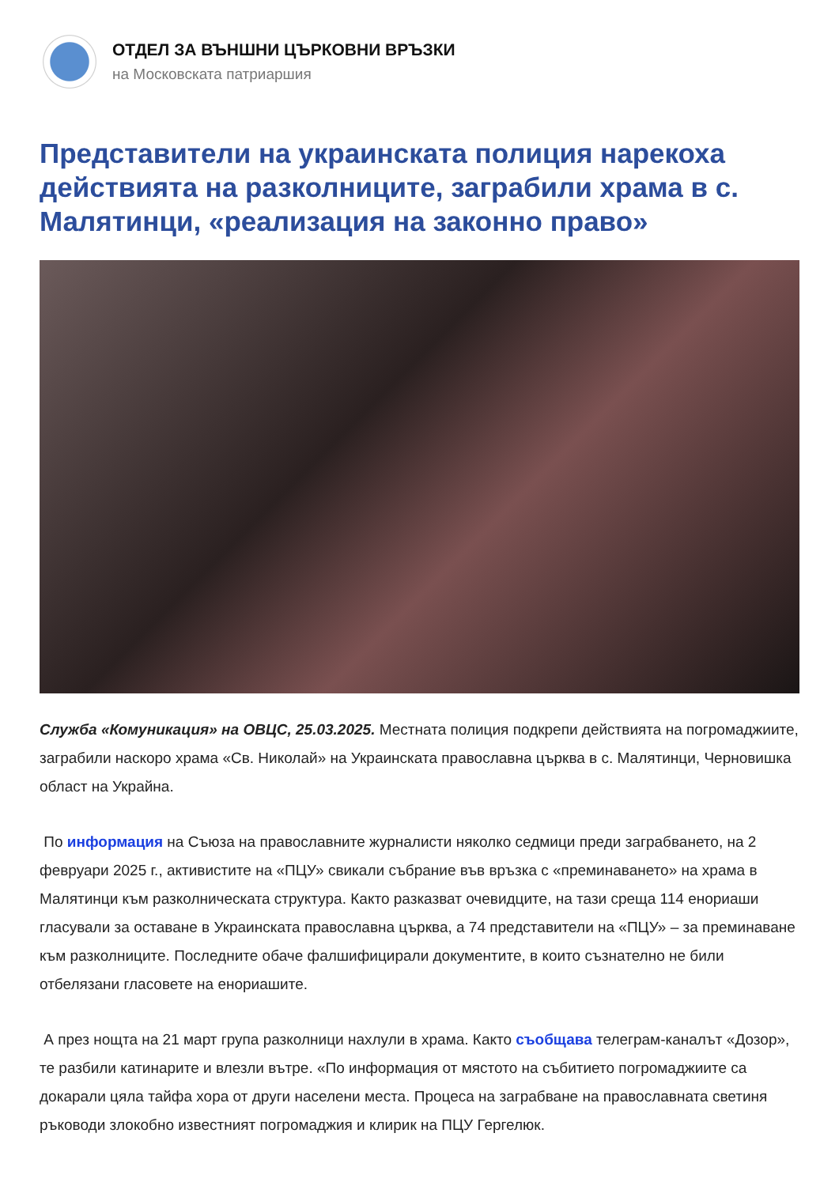ОТДЕЛ ЗА ВЪНШНИ ЦЪРКОВНИ ВРЪЗКИ
на Московската патриаршия
Представители на украинската полиция нарекоха действията на разколниците, заграбили храма в с. Малятинци, «реализация на законно право»
Служба «Комуникация» на ОВЦС, 25.03.2025. Местната полиция подкрепи действията на погромаджиите, заграбили наскоро храма «Св. Николай» на Украинската православна църква в с. Малятинци, Черновишка област на Украйна.
По информация на Съюза на православните журналисти няколко седмици преди заграбването, на 2 февруари 2025 г., активистите на «ПЦУ» свикали събрание във връзка с «преминаването» на храма в Малятинци към разколническата структура. Както разказват очевидците, на тази среща 114 енориаши гласували за оставане в Украинската православна църква, а 74 представители на «ПЦУ» – за преминаване към разколниците. Последните обаче фалшифицирали документите, в които съзнателно не били отбелязани гласовете на енориашите.
А през нощта на 21 март група разколници нахлули в храма. Както съобщава телеграм-каналът «Дозор», те разбили катинарите и влезли вътре. «По информация от мястото на събитието погромаджиите са докарали цяла тайфа хора от други населени места. Процеса на заграбване на православната светиня ръководи злокобно известният погромаджия и клирик на ПЦУ Гергелюк.